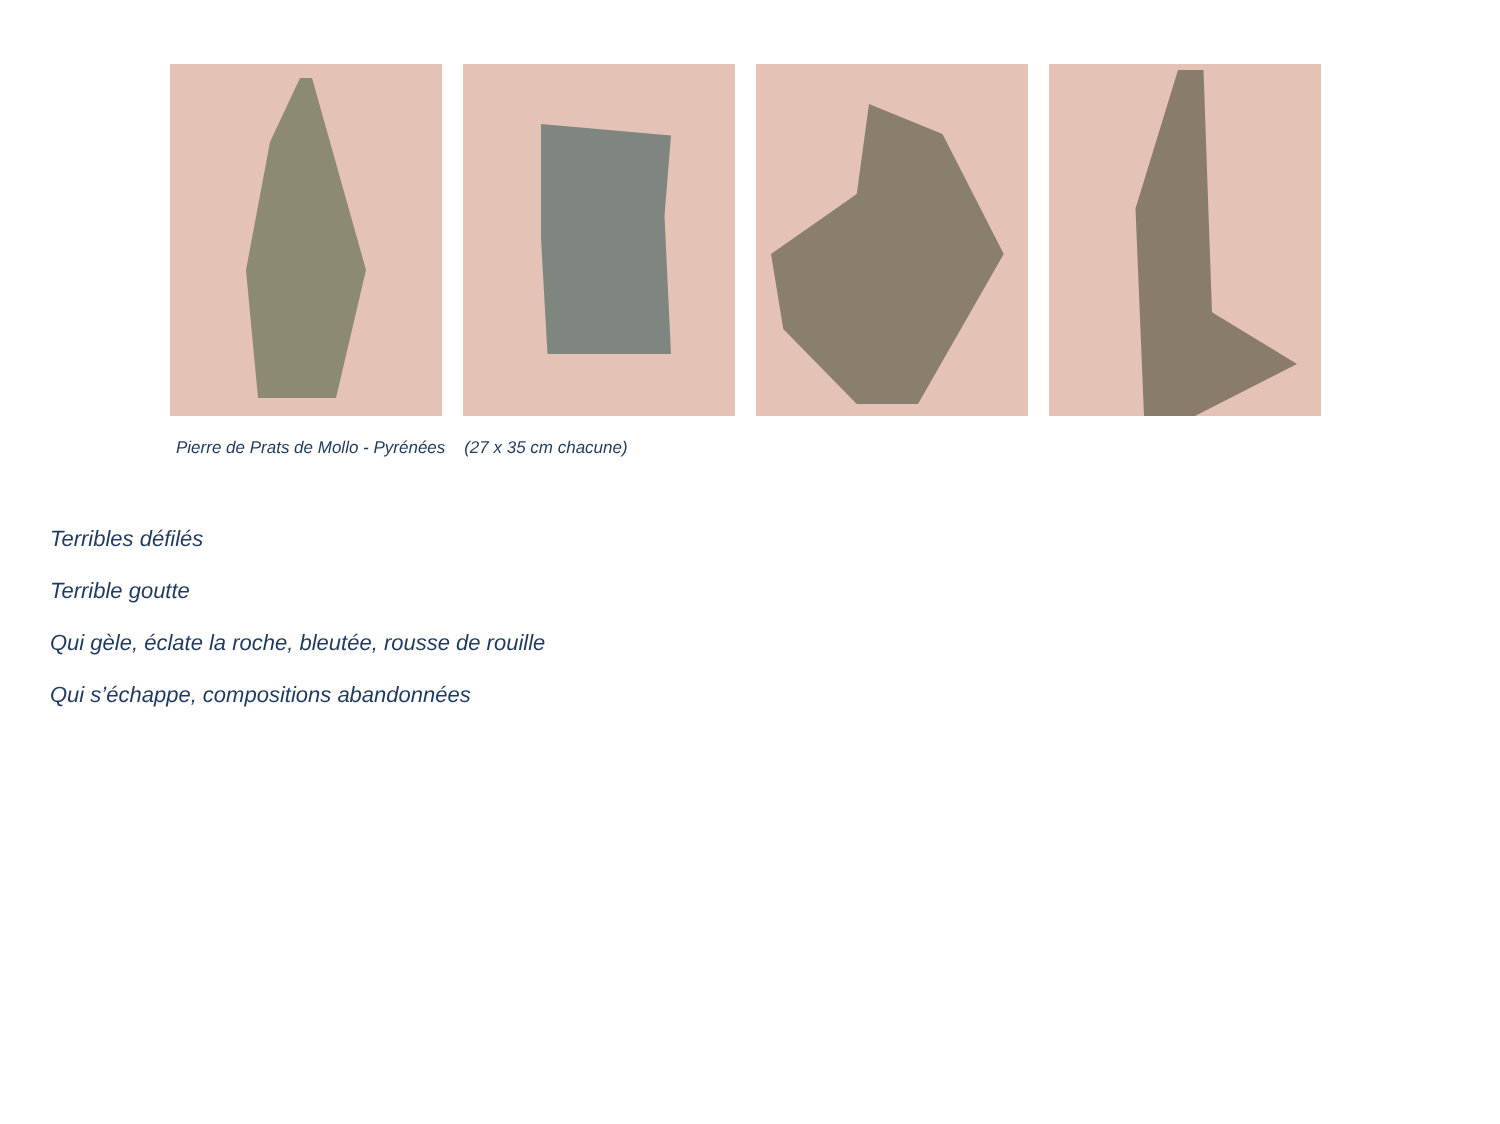Pierre de Prats de Mollo - Pyrénées (27 x 35 cm chacune)
Terribles défilés
Terrible goutte
Qui gèle, éclate la roche, bleutée, rousse de rouille
Qui s’échappe, compositions abandonnées